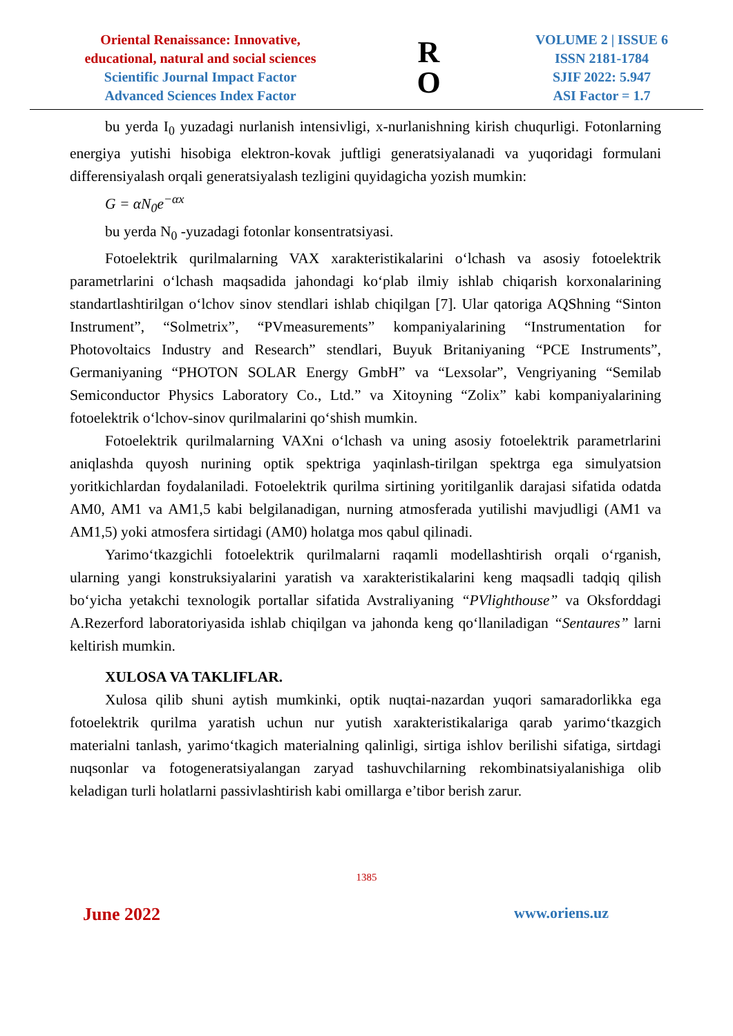Oriental Renaissance: Innovative,
educational, natural and social sciences
Scientific Journal Impact Factor
Advanced Sciences Index Factor
R
O
VOLUME 2 | ISSUE 6
ISSN 2181-1784
SJIF 2022: 5.947
ASI Factor = 1.7
bu yerda I<sub>0</sub> yuzadagi nurlanish intensivligi, x-nurlanishning kirish chuqurligi. Fotonlarning energiya yutishi hisobiga elektron-kovak juftligi generatsiyalanadi va yuqoridagi formulani differensiyalash orqali generatsiyalash tezligini quyidagicha yozish mumkin:
G = αN<sub>0</sub>e<sup>−αx</sup>
bu yerda N<sub>0</sub> -yuzadagi fotonlar konsentratsiyasi.
Fotoelektrik qurilmalarning VAX xarakteristikalarini o‘lchash va asosiy fotoelektrik parametrlarini o‘lchash maqsadida jahondagi ko‘plab ilmiy ishlab chiqarish korxonalarining standartlashtirilgan o‘lchov sinov stendlari ishlab chiqilgan [7]. Ular qatoriga AQShning “Sinton Instrument”, “Solmetrix”, “PVmeasurements” kompaniyalarining “Instrumentation for Photovoltaics Industry and Research” stendlari, Buyuk Britaniyaning “PCE Instruments”, Germaniyaning “PHOTON SOLAR Energy GmbH” va “Lexsolar”, Vengriyaning “Semilab Semiconductor Physics Laboratory Co., Ltd.” va Xitoyning “Zolix” kabi kompaniyalarining fotoelektrik o‘lchov-sinov qurilmalarini qo‘shish mumkin.
Fotoelektrik qurilmalarning VAXni o‘lchash va uning asosiy fotoelektrik parametrlarini aniqlashda quyosh nurining optik spektriga yaqinlash-tirilgan spektrga ega simulyatsion yoritkichlardan foydalaniladi. Fotoelektrik qurilma sirtining yoritilganlik darajasi sifatida odatda AM0, AM1 va AM1,5 kabi belgilanadigan, nurning atmosferada yutilishi mavjudligi (AM1 va AM1,5) yoki atmosfera sirtidagi (AM0) holatga mos qabul qilinadi.
Yarimo‘tkazgichli fotoelektrik qurilmalarni raqamli modellashtirish orqali o‘rganish, ularning yangi konstruksiyalarini yaratish va xarakteristikalarini keng maqsadli tadqiq qilish bo‘yicha yetakchi texnologik portallar sifatida Avstraliyaning “PVlighthouse” va Oksforddagi A.Rezerford laboratoriyasida ishlab chiqilgan va jahonda keng qo‘llaniladigan “Sentaures” larni keltirish mumkin.
XULOSA VA TAKLIFLAR.
Xulosa qilib shuni aytish mumkinki, optik nuqtai-nazardan yuqori samaradorlikka ega fotoelektrik qurilma yaratish uchun nur yutish xarakteristikalariga qarab yarimo‘tkazgich materialni tanlash, yarimo‘tkagich materialning qalinligi, sirtiga ishlov berilishi sifatiga, sirtdagi nuqsonlar va fotogeneratsiyalangan zaryad tashuvchilarning rekombinatsiyalanishiga olib keladigan turli holatlarni passivlashtirish kabi omillarga e’tibor berish zarur.
1385
June 2022 www.oriens.uz